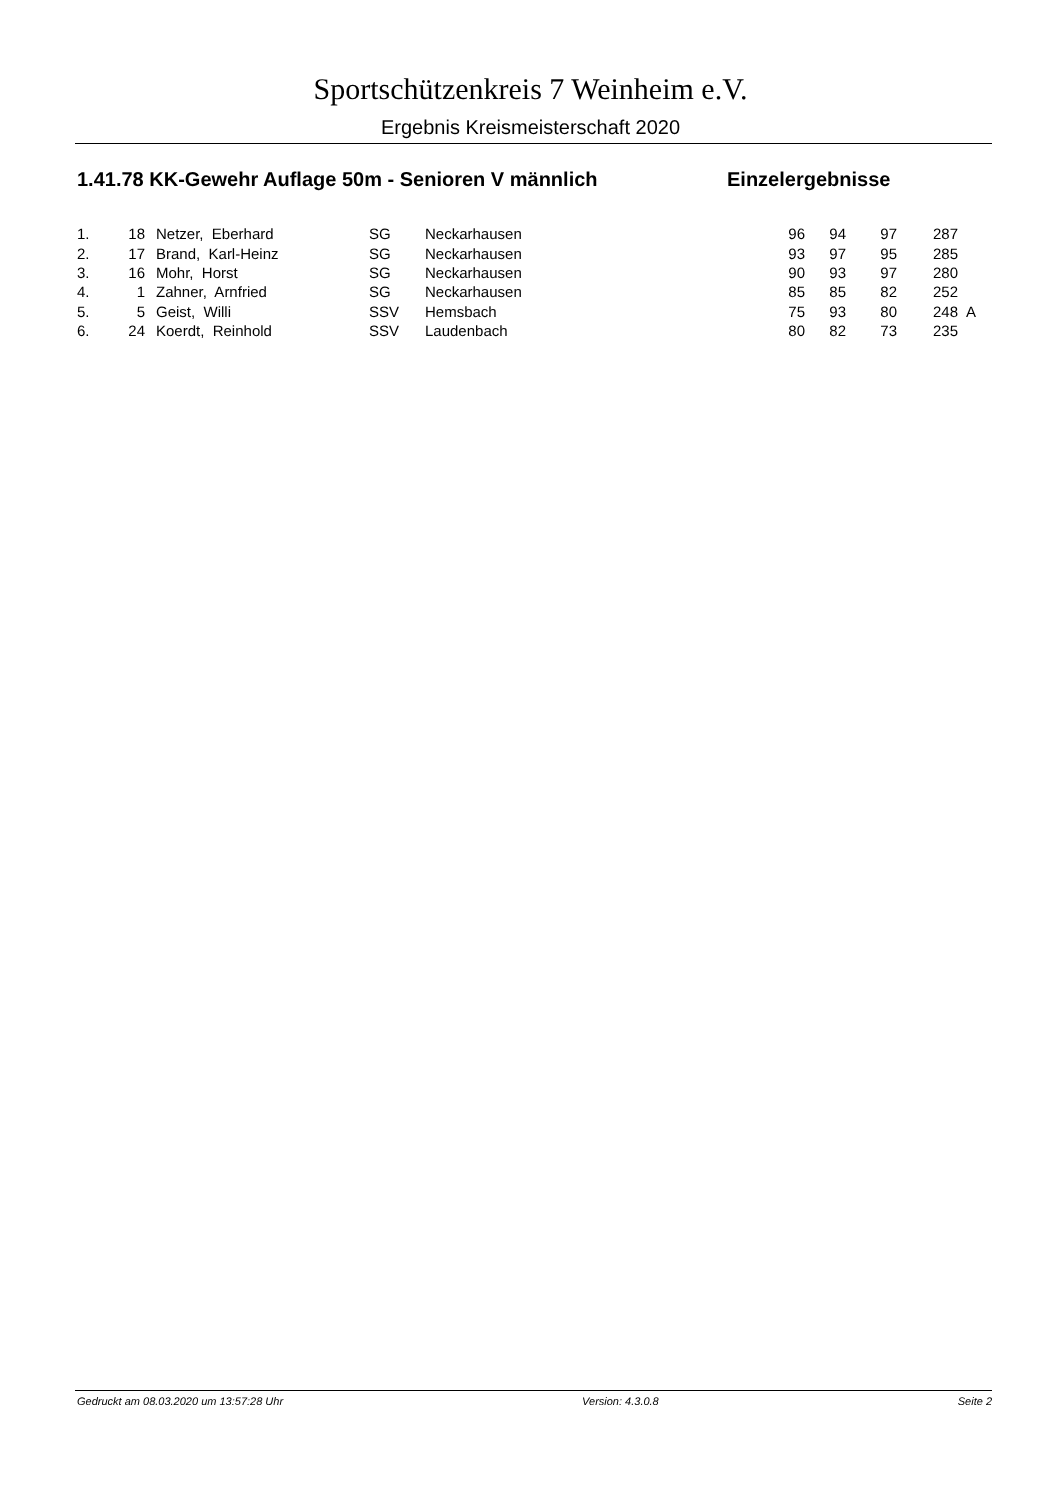Sportschützenkreis 7 Weinheim e.V.
Ergebnis Kreismeisterschaft 2020
1.41.78 KK-Gewehr Auflage 50m - Senioren V männlich Einzelergebnisse
| 1. | 18 | Netzer, Eberhard | SG | Neckarhausen | 96 | 94 | 97 | 287 | |
| 2. | 17 | Brand, Karl-Heinz | SG | Neckarhausen | 93 | 97 | 95 | 285 | |
| 3. | 16 | Mohr, Horst | SG | Neckarhausen | 90 | 93 | 97 | 280 | |
| 4. | 1 | Zahner, Arnfried | SG | Neckarhausen | 85 | 85 | 82 | 252 | |
| 5. | 5 | Geist, Willi | SSV | Hemsbach | 75 | 93 | 80 | 248 | A |
| 6. | 24 | Koerdt, Reinhold | SSV | Laudenbach | 80 | 82 | 73 | 235 | |
Gedruckt am 08.03.2020 um 13:57:28 Uhr Version: 4.3.0.8 Seite 2